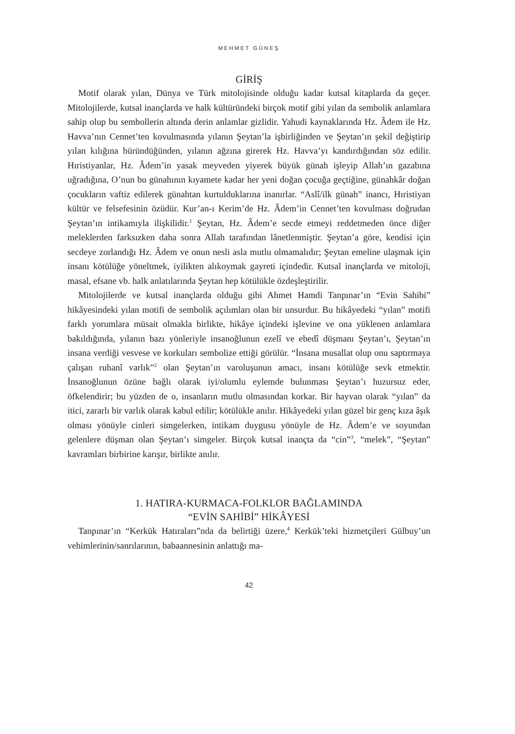MEHMET GÜNEŞ
GİRİŞ
Motif olarak yılan, Dünya ve Türk mitolojisinde olduğu kadar kutsal kitaplarda da geçer. Mitolojilerde, kutsal inançlarda ve halk kültüründeki birçok motif gibi yılan da sembolik anlamlara sahip olup bu sembollerin altında derin anlamlar gizlidir. Yahudi kaynaklarında Hz. Âdem ile Hz. Havva’nın Cennet’ten kovulmasında yılanın Şeytan’la işbirliğinden ve Şeytan’ın şekil değiştirip yılan kılığına büründüğünden, yılanın ağzına girerek Hz. Havva’yı kandırdığından söz edilir. Hıristiyanlar, Hz. Âdem’in yasak meyveden yiyerek büyük günah işleyip Allah’ın gazabına uğradığına, O’nun bu günahının kıyamete kadar her yeni doğan çocuğa geçtiğine, günahkâr doğan çocukların vaftiz edilerek günahtan kurtulduklarına inanırlar. “Aslî/ilk günah” inancı, Hıristiyan kültür ve felsefesinin özüdür. Kur’an-ı Kerim’de Hz. Âdem’in Cennet’ten kovulması doğrudan Şeytan’ın intikamıyla ilişkilidir.<sup>1</sup> Şeytan, Hz. Âdem’e secde etmeyi reddetmeden önce diğer meleklerden farksızken daha sonra Allah tarafından lânetlenmiştir. Şeytan’a göre, kendisi için secdeye zorlandığı Hz. Âdem ve onun nesli asla mutlu olmamalıdır; Şeytan emeline ulaşmak için insanı kötülüğe yöneltmek, iyilikten alıkoymak gayreti içindedir. Kutsal inançlarda ve mitoloji, masal, efsane vb. halk anlatılarında Şeytan hep kötülükle özdeşleştirilir.
Mitolojilerde ve kutsal inançlarda olduğu gibi Ahmet Hamdi Tanpınar’ın “Evin Sahibi” hikâyesindeki yılan motifi de sembolik açılımları olan bir unsurdur. Bu hikâyedeki “yılan” motifi farklı yorumlara müsait olmakla birlikte, hikâye içindeki işlevine ve ona yüklenen anlamlara bakıldığında, yılanın bazı yönleriyle insanoğlunun ezelî ve ebedî düşmanı Şeytan’ı, Şeytan’ın insana verdiği vesvese ve korkuları sembolize ettiği görülür. “İnsana musallat olup onu saptırmaya çalışan ruhanî varlık”<sup>2</sup> olan Şeytan’ın varoluşunun amacı, insanı kötülüğe sevk etmektir. İnsanoğlunun özüne bağlı olarak iyi/olumlu eylemde bulunması Şeytan’ı huzursuz eder, öfkelendirir; bu yüzden de o, insanların mutlu olmasından korkar. Bir hayvan olarak “yılan” da itici, zararlı bir varlık olarak kabul edilir; kötülükle anılır. Hikâyedeki yılan güzel bir genç kıza âşık olması yönüyle cinleri simgelerken, intikam duygusu yönüyle de Hz. Âdem’e ve soyundan gelenlere düşman olan Şeytan’ı simgeler. Birçok kutsal inançta da “cin”<sup>3</sup>, “melek”, “Şeytan” kavramları birbirine karışır, birlikte anılır.
1. HATIRA-KURMACA-FOLKLOR BAĞLAMINDA
“EVİN SAHİBİ” HİKÂYESİ
Tanpınar’ın “Kerkük Hatıraları”nda da belirtiği üzere,<sup>4</sup> Kerkük’teki hizmetçileri Gülbuy’un vehimlerinin/sanrılarının, babaannesinin anlattığı ma-
42